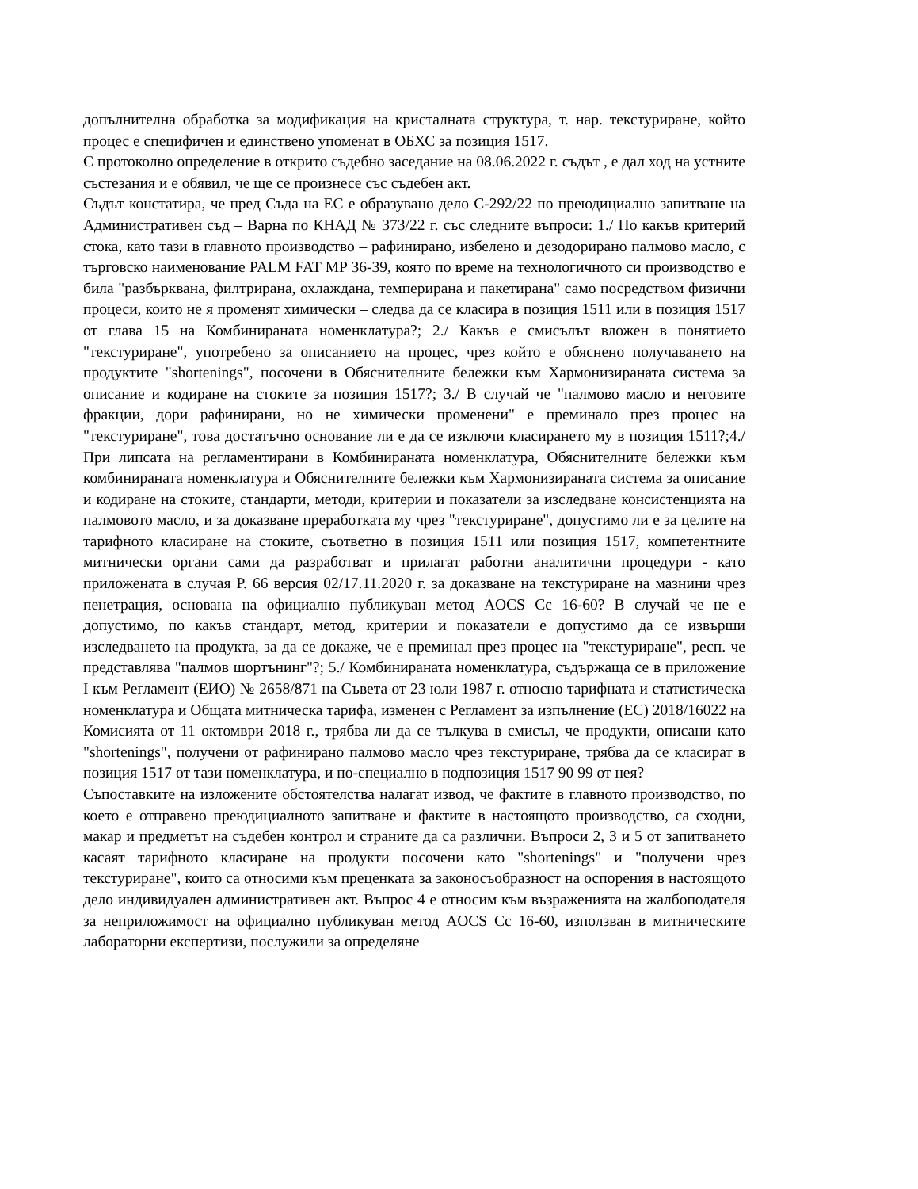допълнителна обработка за модификация на кристалната структура, т. нар. текстуриране, който процес е специфичен и единствено упоменат в ОБХС за позиция 1517.
С протоколно определение в открито съдебно заседание на 08.06.2022 г. съдът , е дал ход на устните състезания и е обявил, че ще се произнесе със съдебен акт.
Съдът констатира, че пред Съда на ЕС е образувано дело С-292/22 по преюдициално запитване на Административен съд – Варна по КНАД № 373/22 г. със следните въпроси: 1./ По какъв критерий стока, като тази в главното производство – рафинирано, избелено и дезодорирано палмово масло, с търговско наименование PALM FAT MP 36-39, която по време на технологичното си производство е била "разбърквана, филтрирана, охлаждана, темперирана и пакетирана" само посредством физични процеси, които не я променят химически – следва да се класира в позиция 1511 или в позиция 1517 от глава 15 на Комбинираната номенклатура?; 2./ Какъв е смисълът вложен в понятието "текстуриране", употребено за описанието на процес, чрез който е обяснено получаването на продуктите "shortenings", посочени в Обяснителните бележки към Хармонизираната система за описание и кодиране на стоките за позиция 1517?; 3./ В случай че "палмово масло и неговите фракции, дори рафинирани, но не химически променени" е преминало през процес на "текстуриране", това достатъчно основание ли е да се изключи класирането му в позиция 1511?;4./ При липсата на регламентирани в Комбинираната номенклатура, Обяснителните бележки към комбинираната номенклатура и Обяснителните бележки към Хармонизираната система за описание и кодиране на стоките, стандарти, методи, критерии и показатели за изследване консистенцията на палмовото масло, и за доказване преработката му чрез "текстуриране", допустимо ли е за целите на тарифното класиране на стоките, съответно в позиция 1511 или позиция 1517, компетентните митнически органи сами да разработват и прилагат работни аналитични процедури - като приложената в случая Р. 66 версия 02/17.11.2020 г. за доказване на текстуриране на мазнини чрез пенетрация, основана на официално публикуван метод AOCS Cc 16-60? В случай че не е допустимо, по какъв стандарт, метод, критерии и показатели е допустимо да се извърши изследването на продукта, за да се докаже, че е преминал през процес на "текстуриране", респ. че представлява "палмов шортънинг"?; 5./ Комбинираната номенклатура, съдържаща се в приложение I към Регламент (ЕИО) № 2658/871 на Съвета от 23 юли 1987 г. относно тарифната и статистическа номенклатура и Общата митническа тарифа, изменен с Регламент за изпълнение (ЕС) 2018/16022 на Комисията от 11 октомври 2018 г., трябва ли да се тълкува в смисъл, че продукти, описани като "shortenings", получени от рафинирано палмово масло чрез текстуриране, трябва да се класират в позиция 1517 от тази номенклатура, и по-специално в подпозиция 1517 90 99 от нея?
Съпоставките на изложените обстоятелства налагат извод, че фактите в главното производство, по което е отправено преюдициалното запитване и фактите в настоящото производство, са сходни, макар и предметът на съдебен контрол и страните да са различни. Въпроси 2, 3 и 5 от запитването касаят тарифното класиране на продукти посочени като "shortenings" и "получени чрез текстуриране", които са относими към преценката за законосъобразност на оспорения в настоящото дело индивидуален административен акт. Въпрос 4 е относим към възраженията на жалбоподателя за неприложимост на официално публикуван метод AOCS Cc 16-60, използван в митническите лабораторни експертизи, послужили за определяне